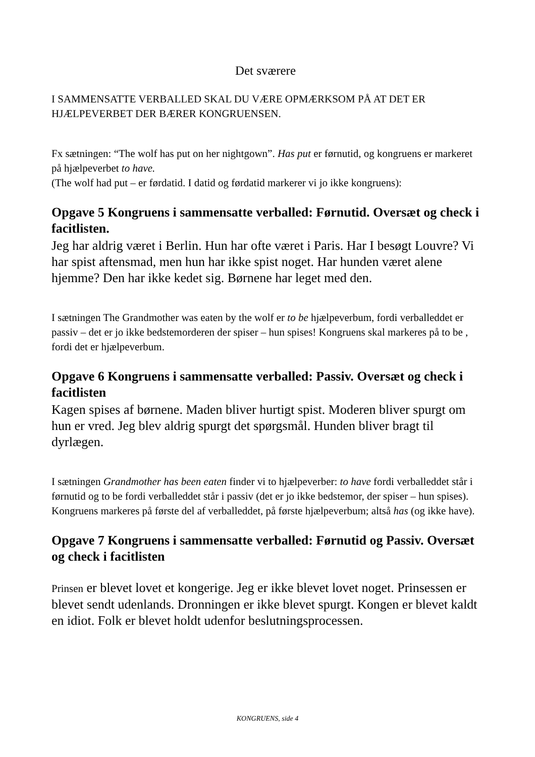Det sværere
I SAMMENSATTE VERBALLED SKAL DU VÆRE OPMÆRKSOM PÅ AT DET ER HJÆLPEVERBET DER BÆRER KONGRUENSEN.
Fx sætningen: “The wolf has put on her nightgown”. Has put er førnutid, og kongruens er markeret på hjælpeverbet to have.
(The wolf had put – er førdatid. I datid og førdatid markerer vi jo ikke kongruens):
Opgave 5 Kongruens i sammensatte verballed: Førnutid. Oversæt og check i facitlisten.
Jeg har aldrig været i Berlin. Hun har ofte været i Paris. Har I besøgt Louvre? Vi har spist aftensmad, men hun har ikke spist noget. Har hunden været alene hjemme? Den har ikke kedet sig. Børnene har leget med den.
I sætningen The Grandmother was eaten by the wolf er to be hjælpeverbum, fordi verballeddet er passiv – det er jo ikke bedstemorderen der spiser – hun spises! Kongruens skal markeres på to be , fordi det er hjælpeverbum.
Opgave 6 Kongruens i sammensatte verballed: Passiv. Oversæt og check i facitlisten
Kagen spises af børnene. Maden bliver hurtigt spist. Moderen bliver spurgt om hun er vred. Jeg blev aldrig spurgt det spørgsmål. Hunden bliver bragt til dyrlægen.
I sætningen Grandmother has been eaten finder vi to hjælpeverber: to have fordi verballeddet står i førnutid og to be fordi verballeddet står i passiv (det er jo ikke bedstemor, der spiser – hun spises). Kongruens markeres på første del af verballeddet, på første hjælpeverbum; altså has (og ikke have).
Opgave 7 Kongruens i sammensatte verballed: Førnutid og Passiv. Oversæt og check i facitlisten
Prinsen er blevet lovet et kongerige. Jeg er ikke blevet lovet noget. Prinsessen er blevet sendt udenlands. Dronningen er ikke blevet spurgt. Kongen er blevet kaldt en idiot. Folk er blevet holdt udenfor beslutningsprocessen.
KONGRUENS, side 4